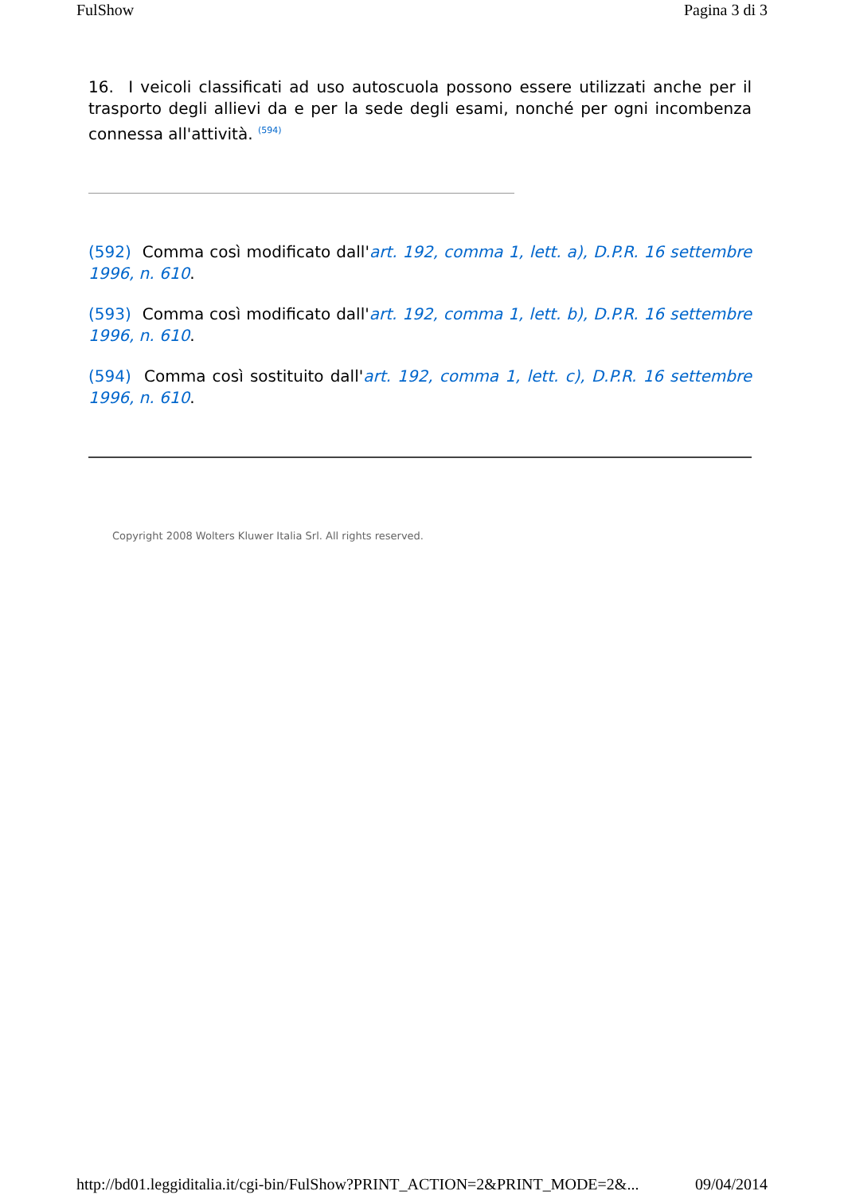FulShow Pagina 3 di 3
16. I veicoli classificati ad uso autoscuola possono essere utilizzati anche per il trasporto degli allievi da e per la sede degli esami, nonché per ogni incombenza connessa all'attività. <sup>(594)</sup>
(592) Comma così modificato dall'art. 192, comma 1, lett. a), D.P.R. 16 settembre 1996, n. 610.
(593) Comma così modificato dall'art. 192, comma 1, lett. b), D.P.R. 16 settembre 1996, n. 610.
(594) Comma così sostituito dall'art. 192, comma 1, lett. c), D.P.R. 16 settembre 1996, n. 610.
Copyright 2008 Wolters Kluwer Italia Srl. All rights reserved.
http://bd01.leggiditalia.it/cgi-bin/FulShow?PRINT_ACTION=2&PRINT_MODE=2&... 09/04/2014